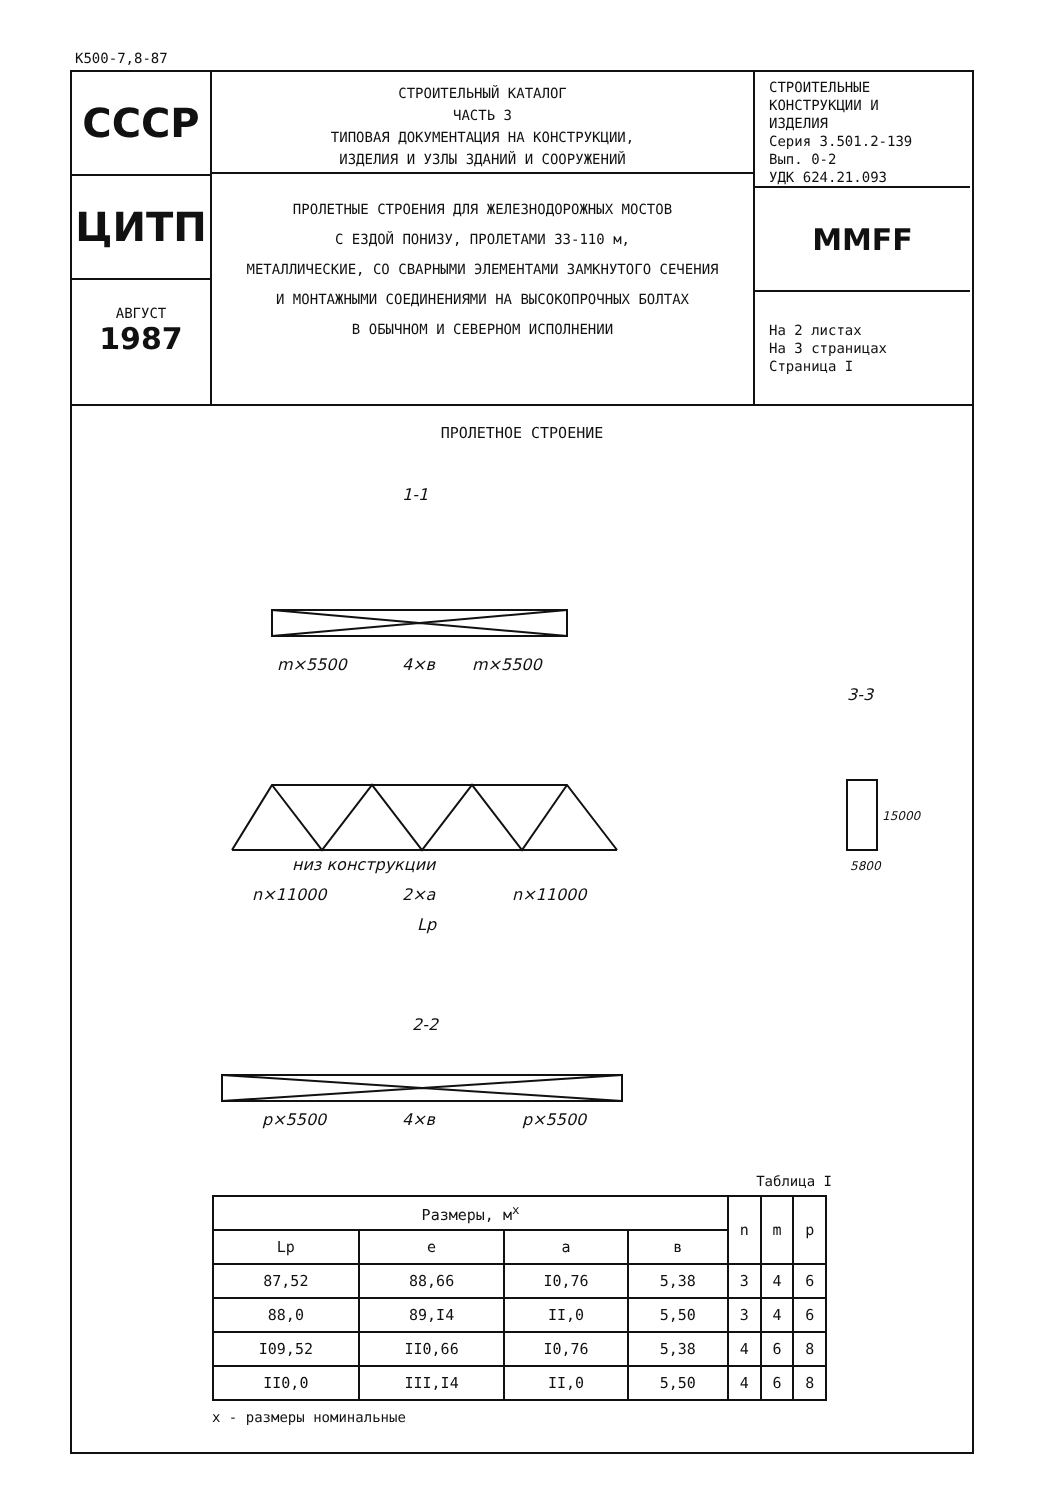К500-7,8-87
СССР
ЦИТП
АВГУСТ
1987
СТРОИТЕЛЬНЫЙ КАТАЛОГ
ЧАСТЬ 3
ТИПОВАЯ ДОКУМЕНТАЦИЯ НА КОНСТРУКЦИИ,
ИЗДЕЛИЯ И УЗЛЫ ЗДАНИЙ И СООРУЖЕНИЙ
ПРОЛЕТНЫЕ СТРОЕНИЯ ДЛЯ ЖЕЛЕЗНОДОРОЖНЫХ МОСТОВ
С ЕЗДОЙ ПОНИЗУ, ПРОЛЕТАМИ 33-110 м,
МЕТАЛЛИЧЕСКИЕ, СО СВАРНЫМИ ЭЛЕМЕНТАМИ ЗАМКНУТОГО СЕЧЕНИЯ
И МОНТАЖНЫМИ СОЕДИНЕНИЯМИ НА ВЫСОКОПРОЧНЫХ БОЛТАХ
В ОБЫЧНОМ И СЕВЕРНОМ ИСПОЛНЕНИИ
СТРОИТЕЛЬНЫЕ
КОНСТРУКЦИИ И
ИЗДЕЛИЯ
Серия 3.501.2-139
Вып. 0-2
УДК 624.21.093
MMFF
На 2 листах
На 3 страницах
Страница I
ПРОЛЕТНОЕ СТРОЕНИЕ
1-1
m×5500
4×в
m×5500
низ конструкции
n×11000
2×a
n×11000
Lp
3-3
15000
5800
2-2
p×5500
4×в
p×5500
Таблица I
| Размеры, м<sup>x</sup> | | | | n | m | p |
| --- | --- | --- | --- | --- | --- | --- |
| Lp | e | a | в | | | |
| 87,52 | 88,66 | I0,76 | 5,38 | 3 | 4 | 6 |
| 88,0 | 89,I4 | II,0 | 5,50 | 3 | 4 | 6 |
| I09,52 | II0,66 | I0,76 | 5,38 | 4 | 6 | 8 |
| II0,0 | III,I4 | II,0 | 5,50 | 4 | 6 | 8 |
x - размеры номинальные